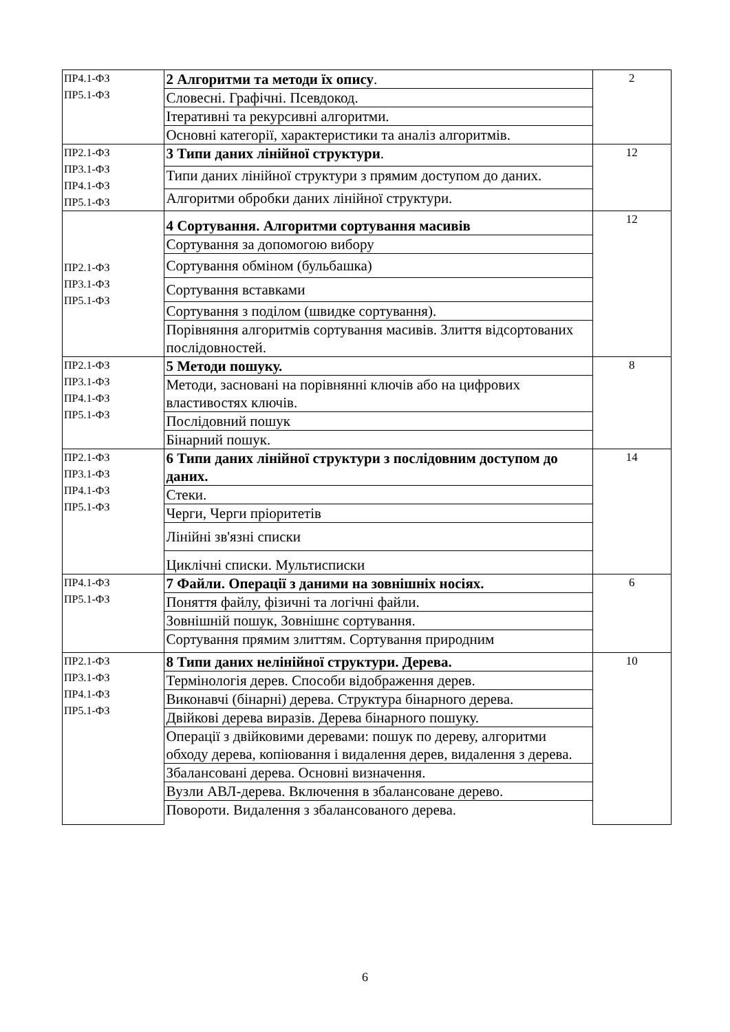| ПР4.1-ФЗ ПР5.1-ФЗ | 2 Алгоритми та методи їх опису . | 2 |
| | Словесні. Графічні. Псевдокод. | |
| | Ітеративні та рекурсивні алгоритми. | |
| | Основні категорії, характеристики та аналіз алгоритмів. | |
| ПР2.1-ФЗ ПР3.1-ФЗ ПР4.1-ФЗ ПР5.1-ФЗ | 3 Типи даних лінійної структури . | 12 |
| | Типи даних лінійної структури з прямим доступом до даних. | |
| | Алгоритми обробки даних лінійної структури. | |
| ПР2.1-ФЗ ПР3.1-ФЗ ПР5.1-ФЗ | 4 Сортування. Алгоритми сортування масивів | 12 |
| | Сортування за допомогою вибору | |
| | Сортування обміном (бульбашка) | |
| | Сортування вставками | |
| | Сортування з поділом (швидке сортування). | |
| | Порівняння алгоритмів сортування масивів. Злиття відсортованих послідовностей. | |
| ПР2.1-ФЗ ПР3.1-ФЗ ПР4.1-ФЗ ПР5.1-ФЗ | 5 Методи пошуку. | 8 |
| | Методи, засновані на порівнянні ключів або на цифрових властивостях ключів. | |
| | Послідовний пошук | |
| | Бінарний пошук. | |
| ПР2.1-ФЗ ПР3.1-ФЗ ПР4.1-ФЗ ПР5.1-ФЗ | 6 Типи даних лінійної структури з послідовним доступом до даних. | 14 |
| | Стеки. | |
| | Черги, Черги пріоритетів | |
| | Лінійні зв'язні списки | |
| | Циклічні списки. Мультисписки | |
| ПР4.1-ФЗ ПР5.1-ФЗ | 7 Файли. Операції з даними на зовнішніх носіях. | 6 |
| | Поняття файлу, фізичні та логічні файли. | |
| | Зовнішній пошук, Зовнішнє сортування. | |
| | Сортування прямим злиттям. Сортування природним | |
| ПР2.1-ФЗ ПР3.1-ФЗ ПР4.1-ФЗ ПР5.1-ФЗ | 8 Типи даних нелінійної структури. Дерева. | 10 |
| | Термінологія дерев. Способи відображення дерев. | |
| | Виконавчі (бінарні) дерева. Структура бінарного дерева. | |
| | Двійкові дерева виразів. Дерева бінарного пошуку. | |
| | Операції з двійковими деревами: пошук по дереву, алгоритми обходу дерева, копіювання і видалення дерев, видалення з дерева. | |
| | Збалансовані дерева. Основні визначення. | |
| | Вузли АВЛ-дерева. Включення в збалансоване дерево. | |
| | Повороти. Видалення з збалансованого дерева. | |
6